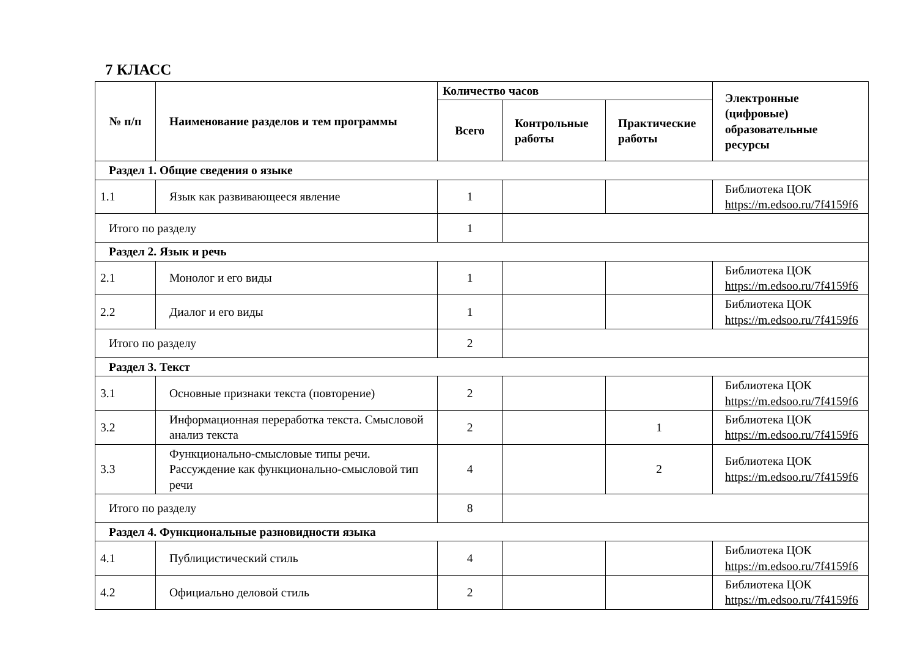7 КЛАСС
| № п/п | Наименование разделов и тем программы | Количество часов | | | Электронные (цифровые) образовательные ресурсы |
| --- | --- | --- | --- | --- | --- |
| | | Всего | Контрольные работы | Практические работы | |
| Раздел 1. Общие сведения о языке | | | | | |
| 1.1 | Язык как развивающееся явление | 1 | | | Библиотека ЦОК https://m.edsoo.ru/7f4159f6 |
| Итого по разделу | | 1 | | | |
| Раздел 2. Язык и речь | | | | | |
| 2.1 | Монолог и его виды | 1 | | | Библиотека ЦОК https://m.edsoo.ru/7f4159f6 |
| 2.2 | Диалог и его виды | 1 | | | Библиотека ЦОК https://m.edsoo.ru/7f4159f6 |
| Итого по разделу | | 2 | | | |
| Раздел 3. Текст | | | | | |
| 3.1 | Основные признаки текста (повторение) | 2 | | | Библиотека ЦОК https://m.edsoo.ru/7f4159f6 |
| 3.2 | Информационная переработка текста. Смысловой анализ текста | 2 | | 1 | Библиотека ЦОК https://m.edsoo.ru/7f4159f6 |
| 3.3 | Функционально-смысловые типы речи. Рассуждение как функционально-смысловой тип речи | 4 | | 2 | Библиотека ЦОК https://m.edsoo.ru/7f4159f6 |
| Итого по разделу | | 8 | | | |
| Раздел 4. Функциональные разновидности языка | | | | | |
| 4.1 | Публицистический стиль | 4 | | | Библиотека ЦОК https://m.edsoo.ru/7f4159f6 |
| 4.2 | Официально деловой стиль | 2 | | | Библиотека ЦОК https://m.edsoo.ru/7f4159f6 |